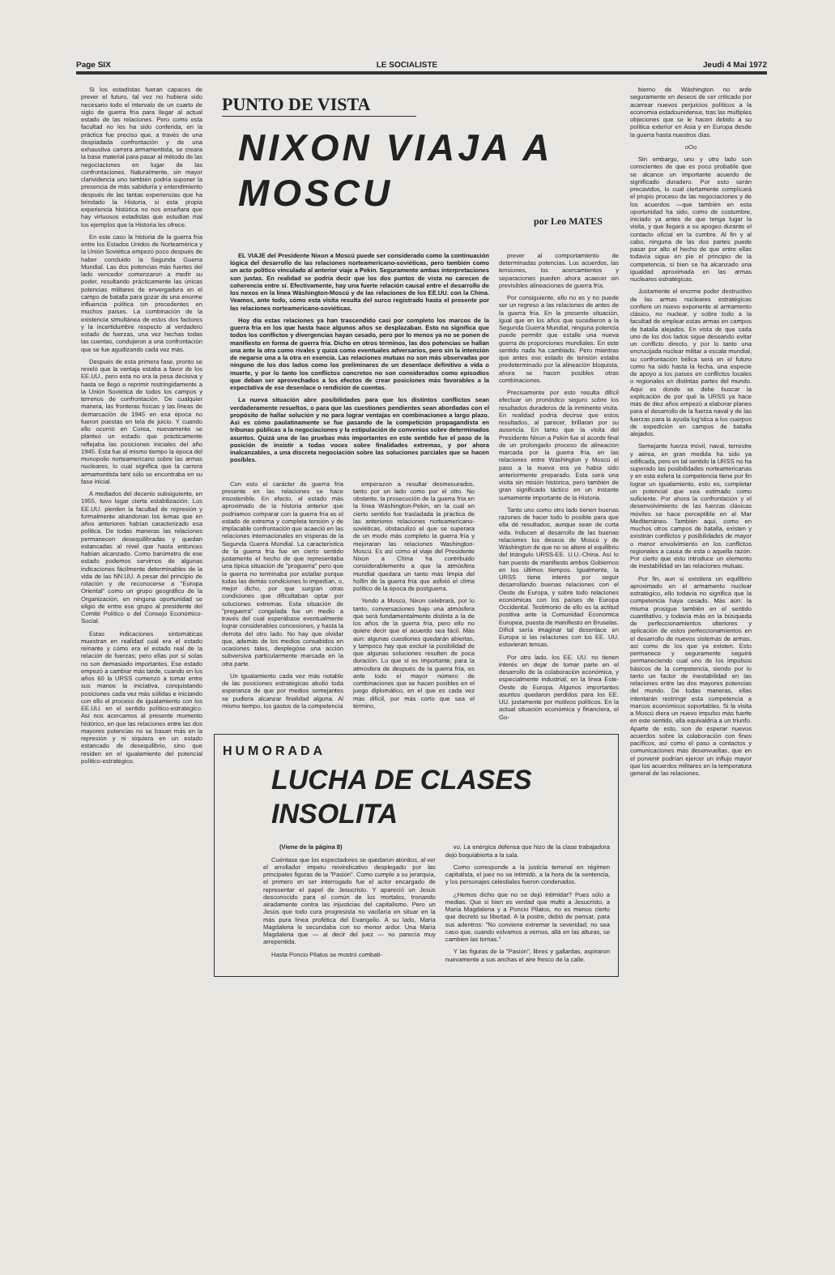Page SIX LE SOCIALISTE Jeudi 4 Mai 1972
Si los estadistas fueran capaces de prever el futuro, tal vez no hubiera sido necesario todo el intervalo de un cuarto de siglo de guerra fría para llegar al actual estado de las relaciones. Pero como esta facultad no les ha sido conferida, en la práctica fue preciso que, a través de una despiadada confrontación y de una exhaustiva carrera armamentista, se creara la base material para pasar al método de las negociaciones en lugar de las confrontaciones. Naturalmente, sin mayor clarividencia uno también podría suponer la presencia de más sabiduría y entendimiento después de las tantas experiencias que ha brindado la Historia, si esta propia experiencia histórica no nos enseñara que hay virtuosos estadistas que estudian mal los ejemplos que la Historia les ofrece.
En este caso la historia de la guerra fría entre los Estados Unidos de Norteamérica y la Unión Soviética empezó poco después de haber concluido la Segunda Guerra Mundial. Las dos potencias más fuertes del lado vencedor comenzaron a medir su poder, resultando prácticamente las únicas potencias militares de envergadura en el campo de batalla para gozar de una enorme influencia política sin precedentes en muchos países. La combinación de la existencia simultánea de estos dos factores y la incertidumbre respecto al verdadero estado de fuerzas, una vez hechas todas las cuentas, condujeron a una confrontación que se fue agudizando cada vez más.
Después de esta primera fase, pronto se reveló que la ventaja estaba a favor de los EE.UU., pero esta no era la pesa decisiva y hasta se llegó a reprimir restringidamente a la Unión Soviética de todos los campos y terrenos de confrontación. De cualquier manera, las fronteras físicas y las líneas de demarcación de 1945 en esa época no fueron puestas en tela de juicio. Y cuando ello ocurrió en Corea, nuevamente se planteó un estado que prácticamente reflejaba las posiciones iniciales del año 1945. Esta fue al mismo tiempo la época del monopolio norteamericano sobre las armas nucleares, lo cual significa que la carrera armamentista tant sólo se encontraba en su fase inicial.
A mediados del decenio subsiguiente, en 1955, tuvo lugar cierta estabilización. Los EE.UU. pierden la facultad de represión y formalmente abandonan los lemas que en años anteriores habían caracterizado esa política. De todas maneras las relaciones permanecen desequilibradas y quedan estancadas al nivel que hasta entonces habían alcanzado. Como barómetro de ese estado podemos servirnos de algunas indicaciones fácilmente determinables de la vida de las NN.UU. A pesar del principio de rotación y de reconocerse a "Europa Oriental" como un grupo geográfico de la Organización, en ninguna oportunidad se eligió de entre ese grupo al presidente del Comité Político o del Consejo Económico-Social.
Estas indicaciones sintomáticas muestran en realidad cuál era el estado reinante y cómo era el estado real de la relación de fuerzas; pero ellas por sí solas no son demasiado importantes. Ese estado empezó a cambiar más tarde, cuando en los años 60 la URSS comenzó a tomar entre sus manos la iniciativa, conquistando posiciones cada vez más sólidas e iniciando con ello el proceso de igualamiento con los EE.UU. en el sentido político-estratégico. Así nos acercamos al presente momento histórico, en que las relaciones entre las dos mayores potencias no se basan más en la represión y ni siquiera en un estado estancado de desequilibrio, sino que residen en el igualamiento del potencial político-estratégico.
PUNTO DE VISTA
NIXON VIAJA A MOSCU
por Leo MATES
EL VIAJE del Presidente Nixon a Moscú puede ser considerado como la continuación lógica del desarrollo de las relaciones norteamericano-soviéticas, pero también como un acto político vinculado al anterior viaje a Pekín. Seguramente ambas interpretaciones son justas. En realidad se podría decir que los dos puntos de vista no carecen de coherencia entre sí. Efectivamente, hay una fuerte relación causal entre el desarrollo de los nexos en la línea Wáshington-Moscú y de las relaciones de los EE.UU. con la China. Veamos, ante todo, cómo esta visita resulta del surco registrado hasta el presente por las relaciones norteamericano-soviéticas.
Hoy día estas relaciones ya han trascendido casi por completo los marcos de la guerra fría en los que hasta hace algunos años se desplazaban. Esto no significa que todos los conflictos y divergencias hayan cesado, pero por lo menos ya no se ponen de manifiesto en forma de guerra fría. Dicho en otros términos, las dos potencias se hallan una ante la otra como rivales y quizá como eventuales adversarios, pero sin la intención de negarse una a la otra en esencia. Las relaciones mutuas no son más observadas por ninguno de los dos lados como los preliminares de un desenlace definitivo a vida o muerte, y por lo tanto los conflictos concretos no son considerados como episodios que deban ser aprovechados a los efectos de crear posiciones más favorables a la expectativa de ese desenlace o rendición de cuentas.
La nueva situación abre posibilidades para que los distintos conflictos sean verdaderamente resueltos, o para que las cuestiones pendientes sean abordadas con el propósito de hallar solución y no para lograr ventajas en combinaciones a largo plazo. Así es cómo paulatinamente se fue pasando de la competición propagandista en tribunas públicas a la negociaciones y la estipulación de convenios sobre determinados asuntos. Quizá una de las pruebas más importantes en este sentido fue el paso de la posición de insistir a todas voces sobre finalidades extremas, y por ahora inalcanzables, a una discreta negociación sobre las soluciones parciales que se hacen posibles.
Con esto el carácter de guerra fría presente en las relaciones se hace insostenible. En efecto, el estado más aproximado de la historia anterior que podríamos comparar con la guerra fría es el estado de extrema y completa tensión y de implacable confrontación que acaeció en las relaciones internacionales en vísperas de la Segunda Guerra Mundial. La característica de la guerra fría fue en cierto sentido justamente el hecho de que representaba una típica situación de "proguerra" pero que la guerra no terminaba por estallar porque todas las demás condiciones lo impedían, o, mejor dicho, por que surgían otras condiciones que dificultaban optar por soluciones extremas. Esta situación de "preguerra" congelada fue un medio a través del cual esperábase eventualmente lograr considerables concesiones, y hasta la derrota del otro lado. No hay que olvidar que, además de los medios consabidos en ocasiones tales, desplegóse una acción subversiva particularmente marcada en la otra parte.
Un igualamiento cada vez más notable de las posiciones estratégicas abolió toda esperanza de que por medios semejantes se pudiera alcanzar finalidad alguna. Al mismo tiempo, los gastos de la competencia
emperazon a resultar desmesurados, tanto por un lado como por el otro. No obstante, la prosecución de la guerra fría en la línea Wáshington-Pekín, en la cual en cierto sentido fue trasladada la práctica de las anteriores relaciones norteamericano-soviéticas, obstaculizó el que se superara de un modo más completo la guerra fría y mejoraran las relaciones Washington-Moscú. Es así cómo el viaje del Presidente Nixon a China ha contribuido considerablemente a que la atmósfera mundial quedara un tanto más limpia del hollín de la guerra fría que asfixió el clima político de la época de postguerra.
Yendo a Moscú, Nixon celebrará, por lo tanto, conversaciones bajo una atmósfera que será fundamentalmente distinta a la de los años de la guerra fría, pero ello no quiere decir que el acuerdo sea fácil. Más aún: algunas cuestiones quedarán abiertas, y tampoco hay que excluir la posibilidad de que algunas soluciones resulten de poca duración. Lo que sí es importante, para la atmósfera de después de la guerra fría, es ante todo el mayor número de combinaciones que se hacen posibles en el juego diplomático, en el que es cada vez más difícil, por más corto que sea el término,
prever al comportamiento de determinadas potencias. Los acuerdos, las tensiones, los acercamientos y separaciones pueden ahora acaecer sin previsibles alineaciones de guerra fría.
Por consiguiente, ello no es y no puede ser un regreso a las relaciones de antes de la guerra fría. En la presente situación, igual que en los años que sucedieron a la Segunda Guerra Mundial, ninguna potencia puede permitir que estalle una nueva guerra de proporciones mundiales. En este sentido nada ha cambiado. Pero mientras que antes ese estado de tensión estaba predeterminado por la alineación bloquista, ahora se hacen posibles otras combinaciones.
Precisamente por esto resulta difícil efectuar un pronóstico seguro sobre los resultados duraderos de la inminente visita. En realidad podría decirse que estos resultados, al parecer, brillaran por su ausencia. En tanto que la visita del Presidente Nixon a Pekín fue el acorde final de un prolongado proceso de alineación marcada por la guerra fría, en las relaciones entre Wáshington y Moscú el paso a la nueva era ya había sido anteriormente preparado. Esta será una visita sin misión histórica, pero también de gran significado táctico en un instante sumamente importante de la Historia.
Tanto uno como otro lado tienen buenas razones de hacer todo lo posible para que ella dé resultados, aunque sean de corta vida. Inducen al desarrollo de las buenas relaciones los deseos de Moscú y de Wáshington de que no se altere el equilibrio del triángulo URSS-EE. U.U.-China. Así lo han puesto de manifiesto ambos Gobiernos en los últimos tiempos. Igualmente, la URSS tiene interés por seguir desarrollando buenas relaciones con el Oeste de Europa, y sobre todo relaciones económicas con los países de Europa Occidental. Testimonio de ello es la actitud positiva ante la Comunidad Económica Europea, puesta de manifiesto en Bruselas. Difícil sería imaginar tal desenlace en Europa si las relaciones con los EE. UU. estuvieran tensas.
Por otro lado, los EE. UU. no tienen interés en dejar de tomar parte en el desarrollo de la colaboración económica, y especialmente industrial, en la línea Este-Oeste de Europa. Algunos importantes asuntos quedaron perdidos para los EE. UU. justamente por motivos políticos. En la actual situación económica y financiera, el Go-
HUMORADA
LUCHA DE CLASES INSOLITA
(Viene de la página 8)
Cuéntase que los espectadores se quedaron atónitos, al ver el arrollador ímpetu reivindicativo desplegado por las principales figuras de la "Pasión". Como cumple a su jerarquía, el primero en ser interrogado fue el actor encargado de representar el papel de Jesucristo. Y apareció un Jesús desconocido para el común de los mortales, tronando airadamente contra las injusticias del capitalismo. Pero un Jesús que todo cura progresista no vacilaría en situar en la más pura línea profética del Evangelio. A su lado, María Magdalena le secundaba con no menor ardor. Una María Magdalena que — al decir del juez — no parecía muy arrepentida.
Hasta Poncio Pilatos se mostró combati-
vo. La enérgica defensa que hizo de la clase trabajadora dejó boquiabierta a la sala.
Como corresponde a la justicia terrenal en régimen capitalista, el juez no se intimidó, a la hora de la sentencia, y los personajes celestiales fueron condenados.
¿Hemos dicho que no se dejó intimidar? Pues sólo a medias. Que si bien es verdad que multó a Jesucristo, a María Magdalena y a Poncio Pilatos, no es menos cierto que decretó su libertad. A la postre, debió de pensar, para sus adentros: "No conviene extremar la severidad, no sea caso que, cuando volvamos a vernos, allá en las alturas, se cambien las tornas."
Y las figuras de la "Pasión", libres y gallardas, aspiraron nuevamente a sus anchas el aire fresco de la calle.
bierno de Wáshington no arde seguramente en deseos de ser criticado por acarrear nuevos perjuicios políticos a la economía estadounidense, tras las múltiples objeciones que se le hacen debido a su política exterior en Asia y en Europa desde la guerra hasta nuestros días.
oOo
Sin embargo, uno y otro lado son conscientes de que es poco probable que se alcance un importante acuerdo de significado duradero. Por esto serán precavidos, lo cual ciertamente complicará el propio proceso de las negociaciones y de los acuerdos —que también en esta oportunidad ha sido, como de costumbre, iniciado ya antes de que tenga lugar la visita, y que llegará a su apogeo durante el contacto oficial en la cumbre. Al fin y al cabo, ninguna de las dos partes puede pasar por alto el hecho de que entre ellas todavía sigue en pie el principio de la competencia, si bien se ha alcanzado una igualdad aproximada en las armas nucleares estratégicas.
Justamente el enorme poder destructivo de las armas nucleares estratégicas confiere un nuevo exponente al armamento clásico, no nuclear, y sobre todo a la facultad de emplear estas armas en campos de batalla alejados. En vista de que cada uno de los dos lados sigue deseando evitar un conflicto directo, y por lo tanto una encrucijada nuclear militar a escala mundial, su confrontación bélica será en el futuro como ha sido hasta la fecha, una especie de apoyo a los países en conflictos locales o regionales en distintas partes del mundo. Aquí es donde se debe buscar la explicación de por qué la URSS ya hace más de diez años empezó a elaborar planes para el desarrollo de la fuerza naval y de las fuerzas para la ayuda log'stica a los cuerpos de expedición en campos de batalla alejados.
Semejante fuerza móvil, naval, terrestre y aérea, en gran medida ha sido ya edificada, pero en tal sentido la URSS no ha superado las posibilidades norteamericanas y en esta esfera la competencia tiene por fin lograr un igualamiento, esto es, completar un potencial que sea estimado como suficiente. Por ahora la confrontación y el desenvolvimiento de las fuerzas clásicas móviles se hace perceptible en el Mar Mediterráneo. También aquí, como en muchos otros campos de batalla, existen y existirán conflictos y posibilidades de mayor o menor envolvimiento en los conflictos regionales a causa de esta o aquella razón. Por cierto que esto introduce un elemento de inestabilidad en las relaciones mutuas.
Por fin, aun si existiera un equilibrio aproximado en el armamento nuclear estratégico, ello todavía no significa que la competencia haya cesado. Más aún: la misma prosigue también en el sentido cuantitativo, y todavía más en la búsqueda de perfeccionamientos ulteriores y aplicación de estos perfeccionamientos en el desarrollo de nuevos sistemas de armas, así como de los que ya existen. Esto permanece y seguramente seguirá permaneciendo cual uno de los impulsos básicos de la competencia, siendo por lo tanto un factor de inestabilidad en las relaciones entre las dos mayores potencias del mundo. De todas maneras, ellas intentarán restringir esta competencia a marcos económicos soportables. Si la visita a Moscú diera un nuevo impulso más fuerte en este sentido, ella equivaldría a un triunfo. Aparte de esto, son de esperar nuevos acuerdos sobre la colaboración con fines pacíficos, así como el paso a contactos y comunicaciones más desenvueltas, que en el porvenir podrían ejercer un influjo mayor que los acuerdos militares en la temperatura general de las relaciones.